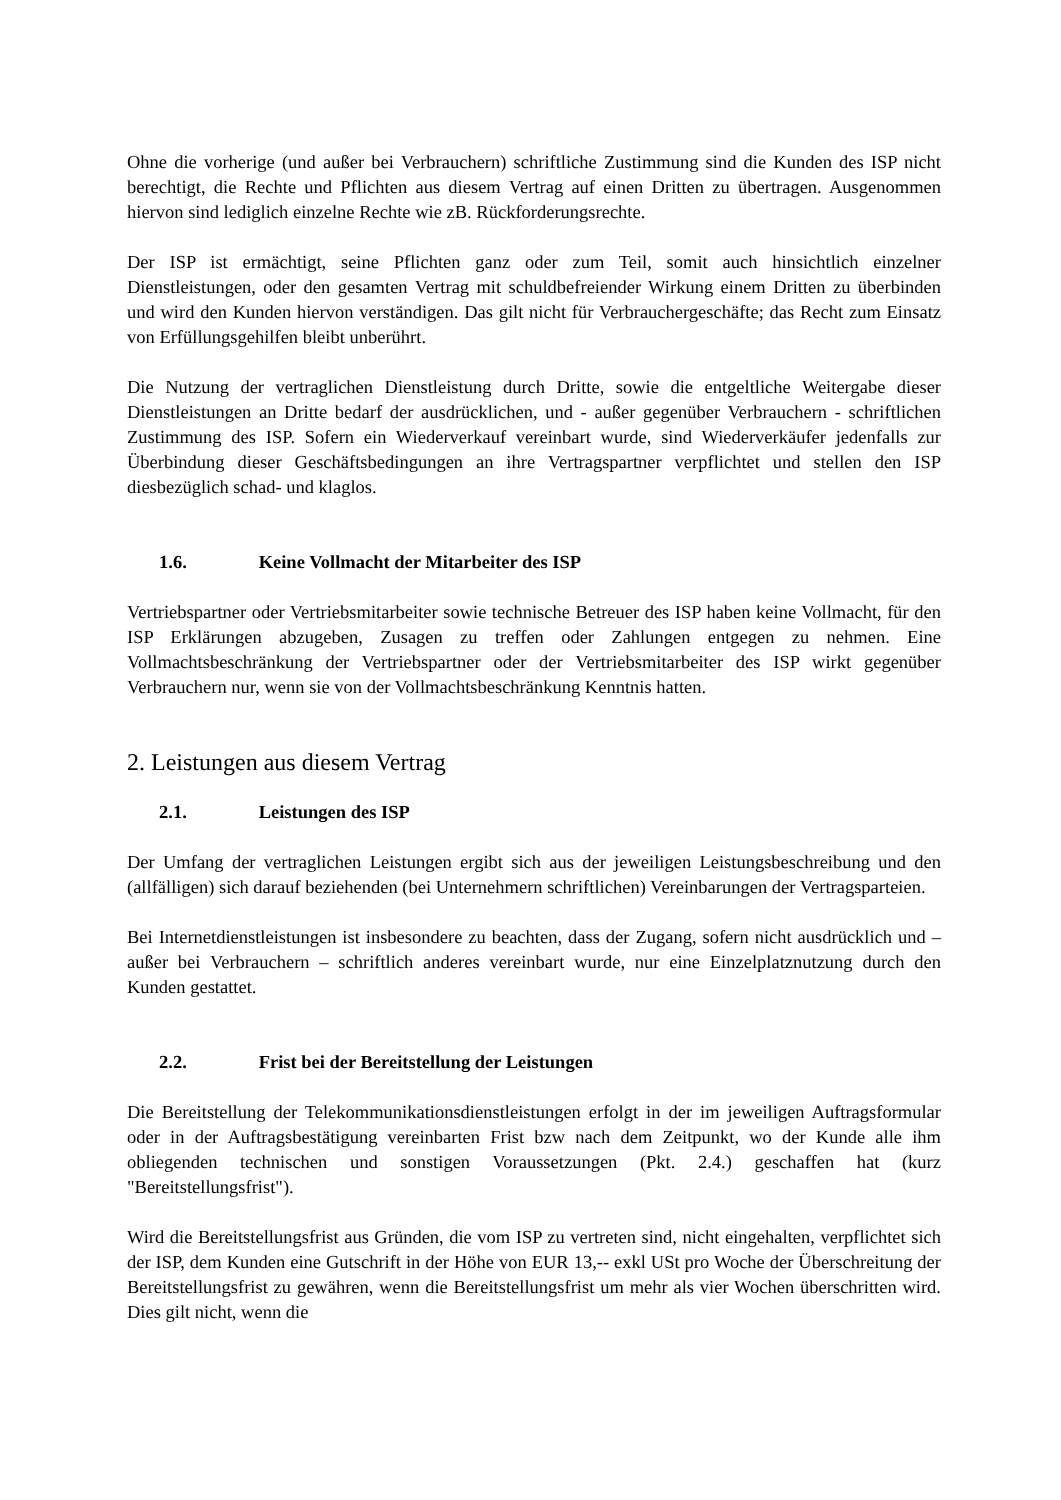Ohne die vorherige (und außer bei Verbrauchern) schriftliche Zustimmung sind die Kunden des ISP nicht berechtigt, die Rechte und Pflichten aus diesem Vertrag auf einen Dritten zu übertragen. Ausgenommen hiervon sind lediglich einzelne Rechte wie zB. Rückforderungsrechte.
Der ISP ist ermächtigt, seine Pflichten ganz oder zum Teil, somit auch hinsichtlich einzelner Dienstleistungen, oder den gesamten Vertrag mit schuldbefreiender Wirkung einem Dritten zu überbinden und wird den Kunden hiervon verständigen. Das gilt nicht für Verbrauchergeschäfte; das Recht zum Einsatz von Erfüllungsgehilfen bleibt unberührt.
Die Nutzung der vertraglichen Dienstleistung durch Dritte, sowie die entgeltliche Weitergabe dieser Dienstleistungen an Dritte bedarf der ausdrücklichen, und - außer gegenüber Verbrauchern - schriftlichen Zustimmung des ISP. Sofern ein Wiederverkauf vereinbart wurde, sind Wiederverkäufer jedenfalls zur Überbindung dieser Geschäftsbedingungen an ihre Vertragspartner verpflichtet und stellen den ISP diesbezüglich schad- und klaglos.
1.6. Keine Vollmacht der Mitarbeiter des ISP
Vertriebspartner oder Vertriebsmitarbeiter sowie technische Betreuer des ISP haben keine Vollmacht, für den ISP Erklärungen abzugeben, Zusagen zu treffen oder Zahlungen entgegen zu nehmen. Eine Vollmachtsbeschränkung der Vertriebspartner oder der Vertriebsmitarbeiter des ISP wirkt gegenüber Verbrauchern nur, wenn sie von der Vollmachtsbeschränkung Kenntnis hatten.
2. Leistungen aus diesem Vertrag
2.1. Leistungen des ISP
Der Umfang der vertraglichen Leistungen ergibt sich aus der jeweiligen Leistungsbeschreibung und den (allfälligen) sich darauf beziehenden (bei Unternehmern schriftlichen) Vereinbarungen der Vertragsparteien.
Bei Internetdienstleistungen ist insbesondere zu beachten, dass der Zugang, sofern nicht ausdrücklich und – außer bei Verbrauchern – schriftlich anderes vereinbart wurde, nur eine Einzelplatznutzung durch den Kunden gestattet.
2.2. Frist bei der Bereitstellung der Leistungen
Die Bereitstellung der Telekommunikationsdienstleistungen erfolgt in der im jeweiligen Auftragsformular oder in der Auftragsbestätigung vereinbarten Frist bzw nach dem Zeitpunkt, wo der Kunde alle ihm obliegenden technischen und sonstigen Voraussetzungen (Pkt. 2.4.) geschaffen hat (kurz "Bereitstellungsfrist").
Wird die Bereitstellungsfrist aus Gründen, die vom ISP zu vertreten sind, nicht eingehalten, verpflichtet sich der ISP, dem Kunden eine Gutschrift in der Höhe von EUR 13,-- exkl USt pro Woche der Überschreitung der Bereitstellungsfrist zu gewähren, wenn die Bereitstellungsfrist um mehr als vier Wochen überschritten wird. Dies gilt nicht, wenn die